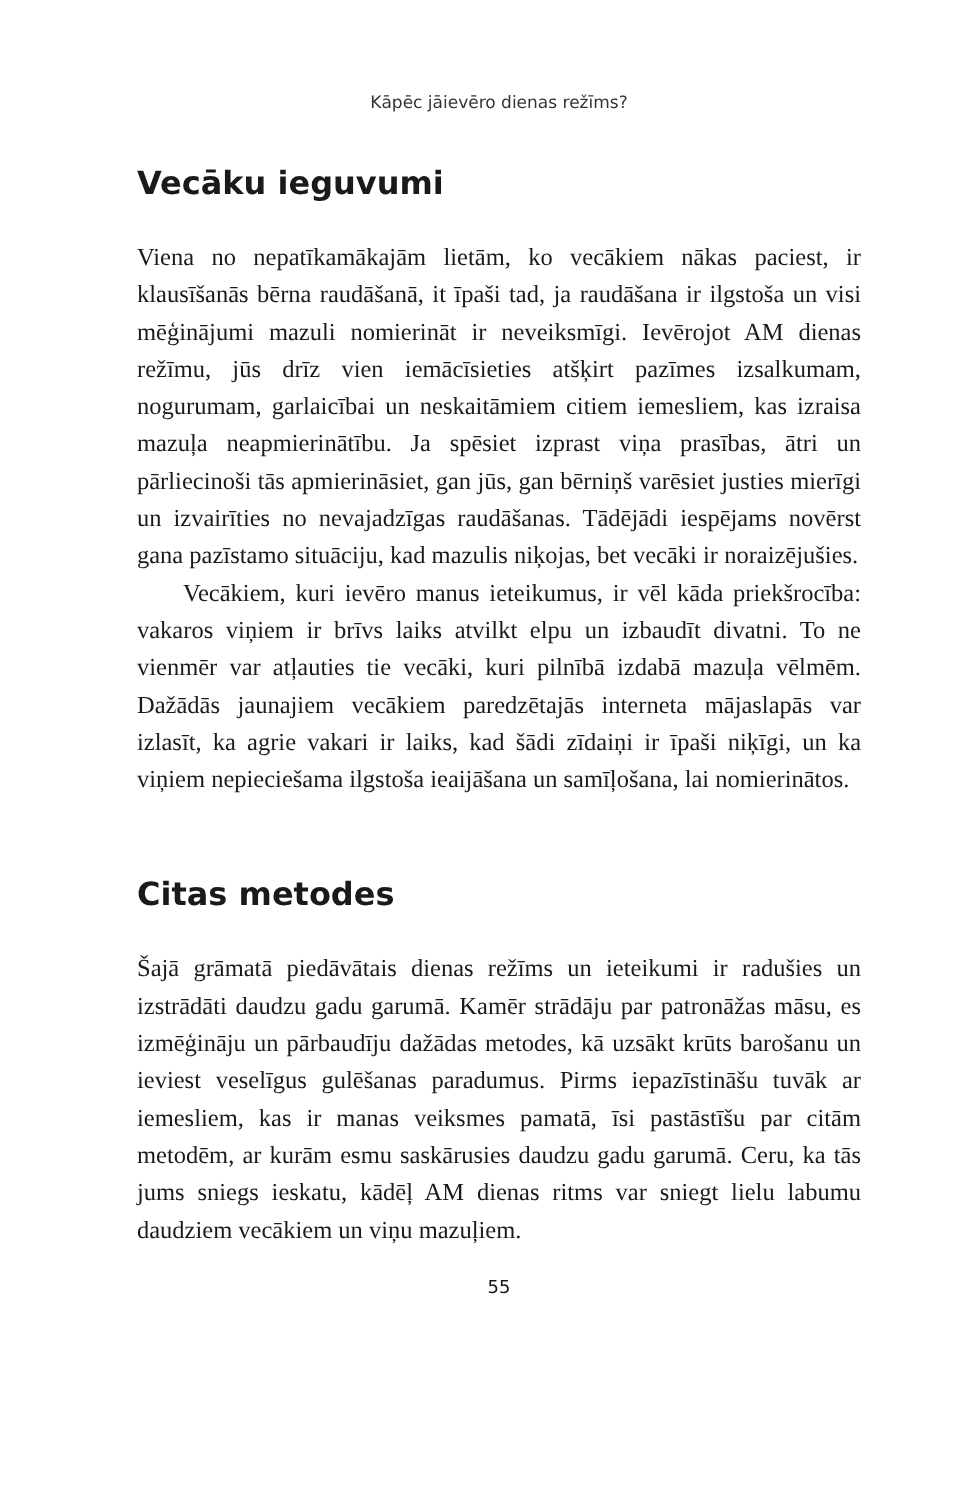Kāpēc jāievēro dienas režīms?
Vecāku ieguvumi
Viena no nepatīkamākajām lietām, ko vecākiem nākas paciest, ir klausīšanās bērna raudāšanā, it īpaši tad, ja raudāšana ir ilgstoša un visi mēģinājumi mazuli nomierināt ir neveiksmīgi. Ievērojot AM dienas režīmu, jūs drīz vien iemācīsieties atšķirt pazīmes izsalkumam, nogurumam, garlaicībai un neskaitāmiem citiem iemesliem, kas izraisa mazuļa neapmierinātību. Ja spēsiet izprast viņa prasības, ātri un pārliecinoši tās apmierināsiet, gan jūs, gan bērniņš varēsiet justies mierīgi un izvairīties no nevajadzīgas raudāšanas. Tādējādi iespējams novērst gana pazīstamo situāciju, kad mazulis niķojas, bet vecāki ir noraizējušies.
Vecākiem, kuri ievēro manus ieteikumus, ir vēl kāda priekšrocība: vakaros viņiem ir brīvs laiks atvilkt elpu un izbaudīt divatni. To ne vienmēr var atļauties tie vecāki, kuri pilnībā izdabā mazuļa vēlmēm. Dažādās jaunajiem vecākiem paredzētajās interneta mājaslapās var izlasīt, ka agrie vakari ir laiks, kad šādi zīdaiņi ir īpaši niķīgi, un ka viņiem nepieciešama ilgstoša ieaijāšana un samīļošana, lai nomierinātos.
Citas metodes
Šajā grāmatā piedāvātais dienas režīms un ieteikumi ir radušies un izstrādāti daudzu gadu garumā. Kamēr strādāju par patronāžas māsu, es izmēģināju un pārbaudīju dažādas metodes, kā uzsākt krūts barošanu un ieviest veselīgus gulēšanas paradumus. Pirms iepazīstināšu tuvāk ar iemesliem, kas ir manas veiksmes pamatā, īsi pastāstīšu par citām metodēm, ar kurām esmu saskārusies daudzu gadu garumā. Ceru, ka tās jums sniegs ieskatu, kādēļ AM dienas ritms var sniegt lielu labumu daudziem vecākiem un viņu mazuļiem.
55